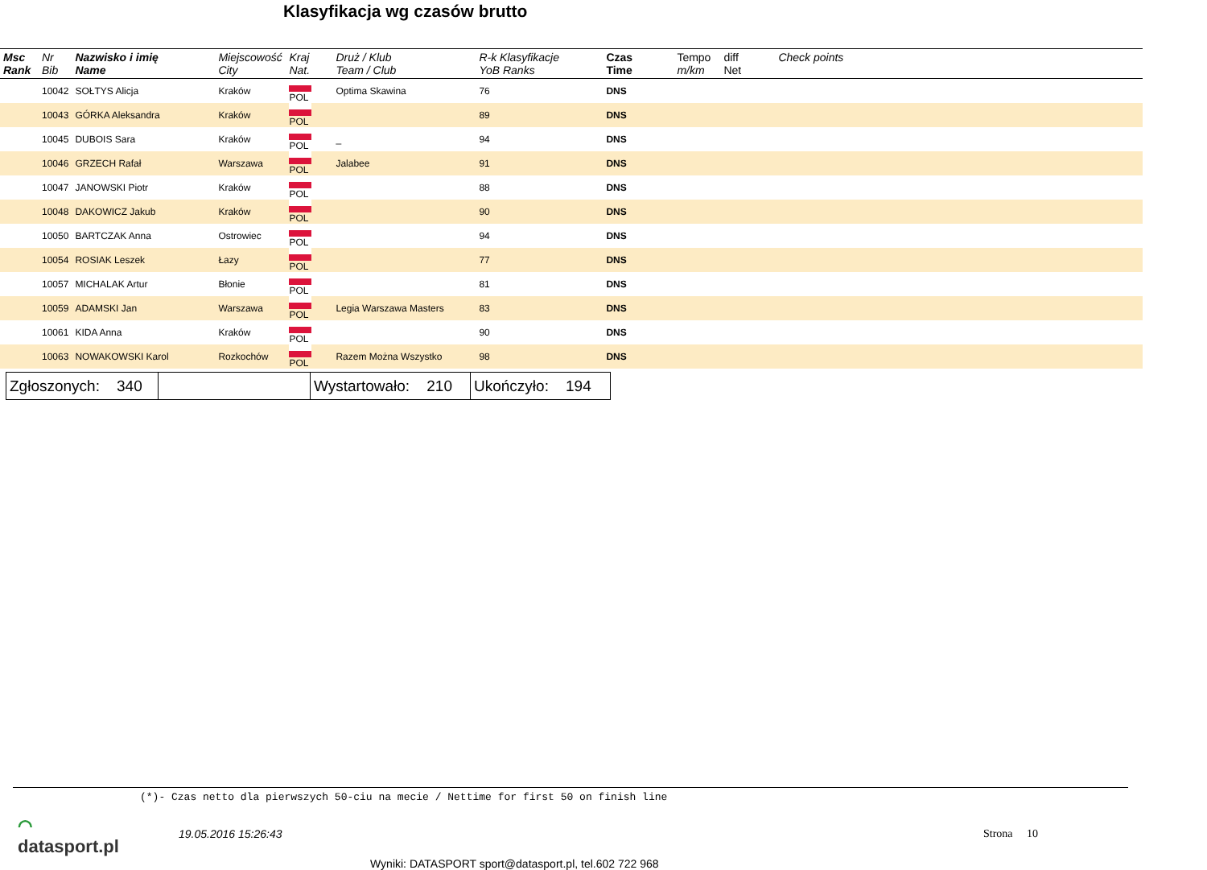Klasyfikacja wg czasów brutto
| Msc Rank | Nr Bib | Nazwisko i imię Name | Miejscowość City | Kraj Nat. | Druż / Klub Team / Club | R-k Klasyfikacje YoB Ranks | Czas Time | Tempo m/km | diff Net | Check points |
| --- | --- | --- | --- | --- | --- | --- | --- | --- | --- | --- |
| | 10042 | SOŁTYS Alicja | Kraków | POL | Optima Skawina | 76 | DNS | | | |
| | 10043 | GÓRKA Aleksandra | Kraków | POL | | 89 | DNS | | | |
| | 10045 | DUBOIS Sara | Kraków | POL | _ | 94 | DNS | | | |
| | 10046 | GRZECH Rafał | Warszawa | POL | Jalabee | 91 | DNS | | | |
| | 10047 | JANOWSKI Piotr | Kraków | POL | | 88 | DNS | | | |
| | 10048 | DAKOWICZ Jakub | Kraków | POL | | 90 | DNS | | | |
| | 10050 | BARTCZAK Anna | Ostrowiec | POL | | 94 | DNS | | | |
| | 10054 | ROSIAK Leszek | Łazy | POL | | 77 | DNS | | | |
| | 10057 | MICHALAK Artur | Błonie | POL | | 81 | DNS | | | |
| | 10059 | ADAMSKI Jan | Warszawa | POL | Legia Warszawa Masters | 83 | DNS | | | |
| | 10061 | KIDA Anna | Kraków | POL | | 90 | DNS | | | |
| | 10063 | NOWAKOWSKI Karol | Rozkochów | POL | Razem Można Wszystko | 98 | DNS | | | |
| Zgłoszonych: 340 | | Wystartowało: 210 | Ukończyło: 194 |
(*)- Czas netto dla pierwszych 50-ciu na mecie / Nettime for first 50 on finish line
⌒
datasport.pl
19.05.2016 15:26:43 Strona 10
Wyniki: DATASPORT sport@datasport.pl, tel.602 722 968